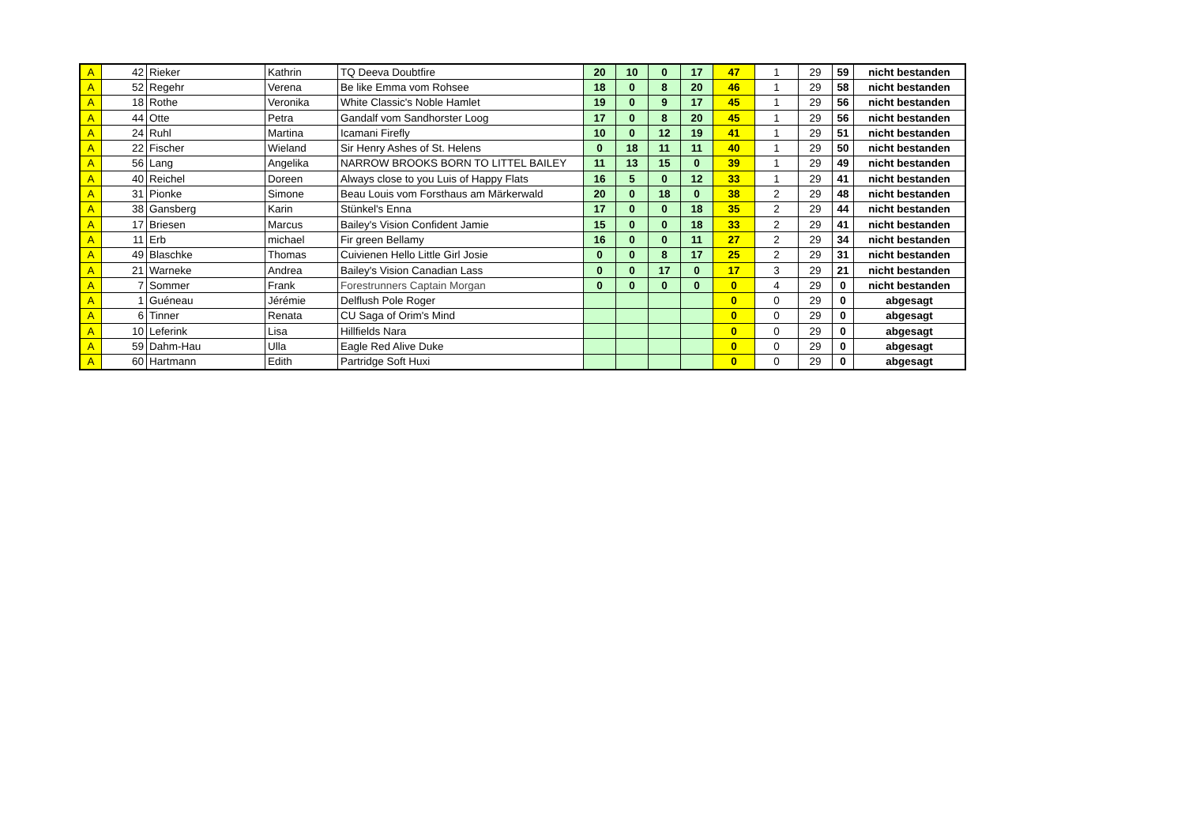| A | 42 | Rieker | Kathrin | TQ Deeva Doubtfire | 20 | 10 | 0 | 17 | 47 | 1 | 29 | 59 | nicht bestanden |
| A | 52 | Regehr | Verena | Be like Emma vom Rohsee | 18 | 0 | 8 | 20 | 46 | 1 | 29 | 58 | nicht bestanden |
| A | 18 | Rothe | Veronika | White Classic's Noble Hamlet | 19 | 0 | 9 | 17 | 45 | 1 | 29 | 56 | nicht bestanden |
| A | 44 | Otte | Petra | Gandalf vom Sandhorster Loog | 17 | 0 | 8 | 20 | 45 | 1 | 29 | 56 | nicht bestanden |
| A | 24 | Ruhl | Martina | Icamani Firefly | 10 | 0 | 12 | 19 | 41 | 1 | 29 | 51 | nicht bestanden |
| A | 22 | Fischer | Wieland | Sir Henry Ashes of St. Helens | 0 | 18 | 11 | 11 | 40 | 1 | 29 | 50 | nicht bestanden |
| A | 56 | Lang | Angelika | NARROW BROOKS BORN TO LITTEL BAILEY | 11 | 13 | 15 | 0 | 39 | 1 | 29 | 49 | nicht bestanden |
| A | 40 | Reichel | Doreen | Always close to you Luis of Happy Flats | 16 | 5 | 0 | 12 | 33 | 1 | 29 | 41 | nicht bestanden |
| A | 31 | Pionke | Simone | Beau Louis vom Forsthaus am Märkerwald | 20 | 0 | 18 | 0 | 38 | 2 | 29 | 48 | nicht bestanden |
| A | 38 | Gansberg | Karin | Stünkel's Enna | 17 | 0 | 0 | 18 | 35 | 2 | 29 | 44 | nicht bestanden |
| A | 17 | Briesen | Marcus | Bailey's Vision Confident Jamie | 15 | 0 | 0 | 18 | 33 | 2 | 29 | 41 | nicht bestanden |
| A | 11 | Erb | michael | Fir green Bellamy | 16 | 0 | 0 | 11 | 27 | 2 | 29 | 34 | nicht bestanden |
| A | 49 | Blaschke | Thomas | Cuivienen Hello Little Girl Josie | 0 | 0 | 8 | 17 | 25 | 2 | 29 | 31 | nicht bestanden |
| A | 21 | Warneke | Andrea | Bailey's Vision Canadian Lass | 0 | 0 | 17 | 0 | 17 | 3 | 29 | 21 | nicht bestanden |
| A | 7 | Sommer | Frank | Forestrunners Captain Morgan | 0 | 0 | 0 | 0 | 0 | 4 | 29 | 0 | nicht bestanden |
| A | 1 | Guéneau | Jérémie | Delflush Pole Roger | | | | | 0 | 0 | 29 | 0 | abgesagt |
| A | 6 | Tinner | Renata | CU Saga of Orim's Mind | | | | | 0 | 0 | 29 | 0 | abgesagt |
| A | 10 | Leferink | Lisa | Hillfields Nara | | | | | 0 | 0 | 29 | 0 | abgesagt |
| A | 59 | Dahm-Hau | Ulla | Eagle Red Alive Duke | | | | | 0 | 0 | 29 | 0 | abgesagt |
| A | 60 | Hartmann | Edith | Partridge Soft Huxi | | | | | 0 | 0 | 29 | 0 | abgesagt |